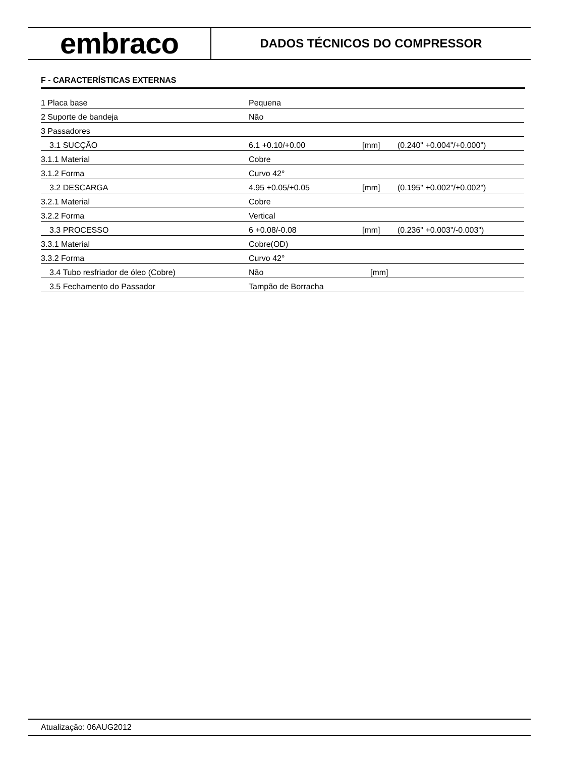embraco
DADOS TÉCNICOS DO COMPRESSOR
F - CARACTERÍSTICAS EXTERNAS
| 1 Placa base | Pequena | | |
| 2 Suporte de bandeja | Não | | |
| 3 Passadores | | | |
| 3.1 SUCÇÃO | 6.1 +0.10/+0.00 | [mm] | (0.240" +0.004"/+0.000") |
| 3.1.1 Material | Cobre | | |
| 3.1.2 Forma | Curvo 42° | | |
| 3.2 DESCARGA | 4.95 +0.05/+0.05 | [mm] | (0.195" +0.002"/+0.002") |
| 3.2.1 Material | Cobre | | |
| 3.2.2 Forma | Vertical | | |
| 3.3 PROCESSO | 6 +0.08/-0.08 | [mm] | (0.236" +0.003"/-0.003") |
| 3.3.1 Material | Cobre(OD) | | |
| 3.3.2 Forma | Curvo 42° | | |
| 3.4 Tubo resfriador de óleo (Cobre) | Não | [mm] | |
| 3.5 Fechamento do Passador | Tampão de Borracha | | |
Atualização: 06AUG2012